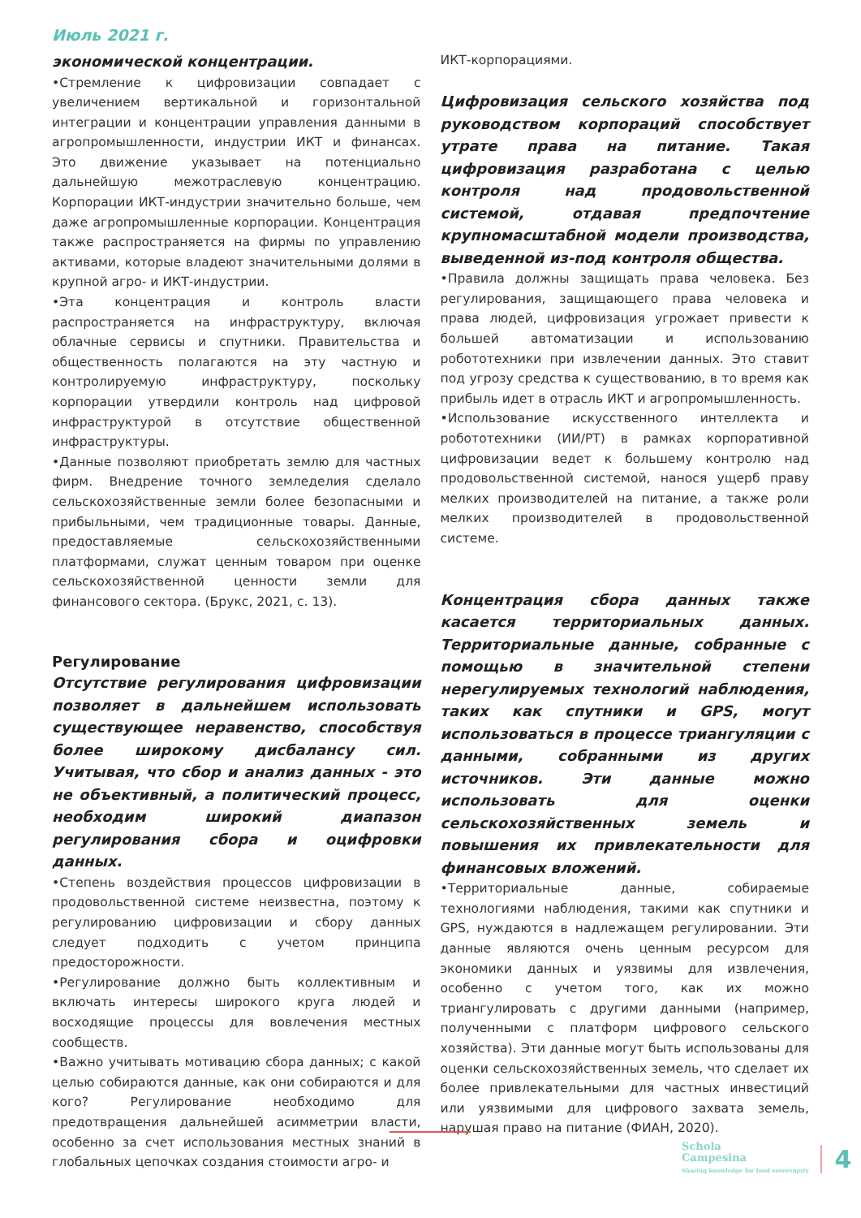Июль 2021 г.
экономической концентрации.
•Стремление к цифровизации совпадает с увеличением вертикальной и горизонтальной интеграции и концентрации управления данными в агропромышленности, индустрии ИКТ и финансах. Это движение указывает на потенциально дальнейшую межотраслевую концентрацию. Корпорации ИКТ-индустрии значительно больше, чем даже агропромышленные корпорации. Концентрация также распространяется на фирмы по управлению активами, которые владеют значительными долями в крупной агро- и ИКТ-индустрии.
•Эта концентрация и контроль власти распространяется на инфраструктуру, включая облачные сервисы и спутники. Правительства и общественность полагаются на эту частную и контролируемую инфраструктуру, поскольку корпорации утвердили контроль над цифровой инфраструктурой в отсутствие общественной инфраструктуры.
•Данные позволяют приобретать землю для частных фирм. Внедрение точного земледелия сделало сельскохозяйственные земли более безопасными и прибыльными, чем традиционные товары. Данные, предоставляемые сельскохозяйственными платформами, служат ценным товаром при оценке сельскохозяйственной ценности земли для финансового сектора. (Брукс, 2021, с. 13).
Регулирование
Отсутствие регулирования цифровизации позволяет в дальнейшем использовать существующее неравенство, способствуя более широкому дисбалансу сил. Учитывая, что сбор и анализ данных - это не объективный, а политический процесс, необходим широкий диапазон регулирования сбора и оцифровки данных.
•Степень воздействия процессов цифровизации в продовольственной системе неизвестна, поэтому к регулированию цифровизации и сбору данных следует подходить с учетом принципа предосторожности.
•Регулирование должно быть коллективным и включать интересы широкого круга людей и восходящие процессы для вовлечения местных сообществ.
•Важно учитывать мотивацию сбора данных; с какой целью собираются данные, как они собираются и для кого? Регулирование необходимо для предотвращения дальнейшей асимметрии власти, особенно за счет использования местных знаний в глобальных цепочках создания стоимости агро- и
ИКТ-корпорациями.
Цифровизация сельского хозяйства под руководством корпораций способствует утрате права на питание. Такая цифровизация разработана с целью контроля над продовольственной системой, отдавая предпочтение крупномасштабной модели производства, выведенной из-под контроля общества.
•Правила должны защищать права человека. Без регулирования, защищающего права человека и права людей, цифровизация угрожает привести к большей автоматизации и использованию робототехники при извлечении данных. Это ставит под угрозу средства к существованию, в то время как прибыль идет в отрасль ИКТ и агропромышленность.
•Использование искусственного интеллекта и робототехники (ИИ/РТ) в рамках корпоративной цифровизации ведет к большему контролю над продовольственной системой, нанося ущерб праву мелких производителей на питание, а также роли мелких производителей в продовольственной системе.
Концентрация сбора данных также касается территориальных данных. Территориальные данные, собранные с помощью в значительной степени нерегулируемых технологий наблюдения, таких как спутники и GPS, могут использоваться в процессе триангуляции с данными, собранными из других источников. Эти данные можно использовать для оценки сельскохозяйственных земель и повышения их привлекательности для финансовых вложений.
•Территориальные данные, собираемые технологиями наблюдения, такими как спутники и GPS, нуждаются в надлежащем регулировании. Эти данные являются очень ценным ресурсом для экономики данных и уязвимы для извлечения, особенно с учетом того, как их можно триангулировать с другими данными (например, полученными с платформ цифрового сельского хозяйства). Эти данные могут быть использованы для оценки сельскохозяйственных земель, что сделает их более привлекательными для частных инвестиций или уязвимыми для цифрового захвата земель, нарушая право на питание (ФИАН, 2020).
Schola
Campesina
Sharing knowledge for food sovereignty
4